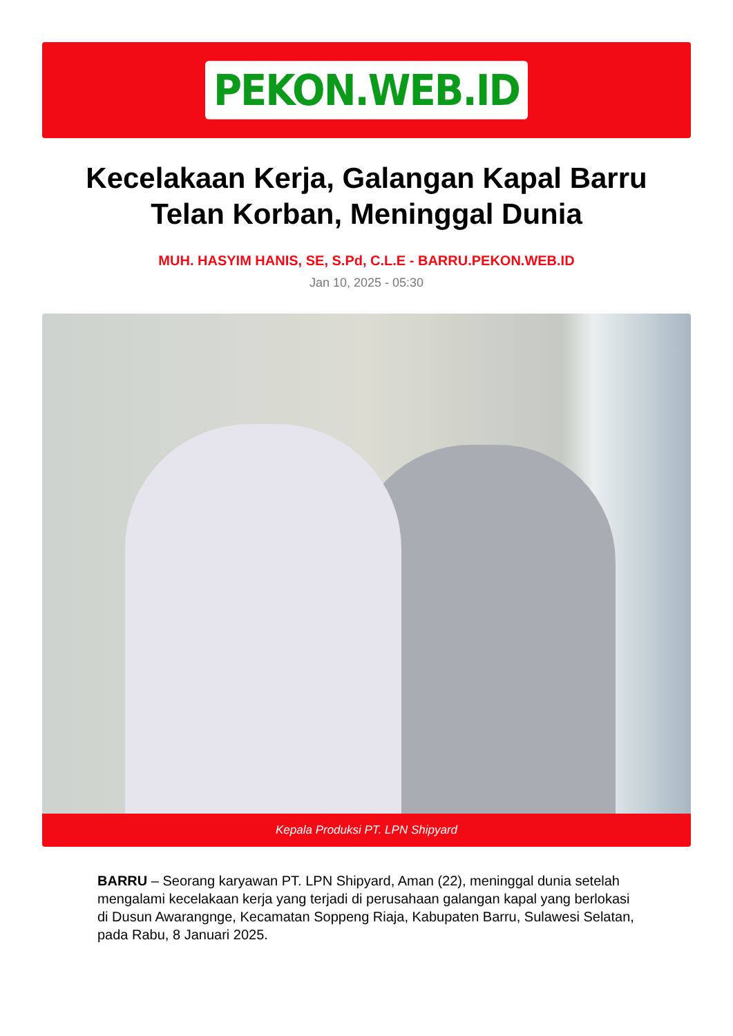PEKON.WEB.ID
Kecelakaan Kerja, Galangan Kapal Barru Telan Korban, Meninggal Dunia
MUH. HASYIM HANIS, SE, S.Pd, C.L.E - BARRU.PEKON.WEB.ID
Jan 10, 2025 - 05:30
Kepala Produksi PT. LPN Shipyard
BARRU – Seorang karyawan PT. LPN Shipyard, Aman (22), meninggal dunia setelah mengalami kecelakaan kerja yang terjadi di perusahaan galangan kapal yang berlokasi di Dusun Awarangnge, Kecamatan Soppeng Riaja, Kabupaten Barru, Sulawesi Selatan, pada Rabu, 8 Januari 2025.